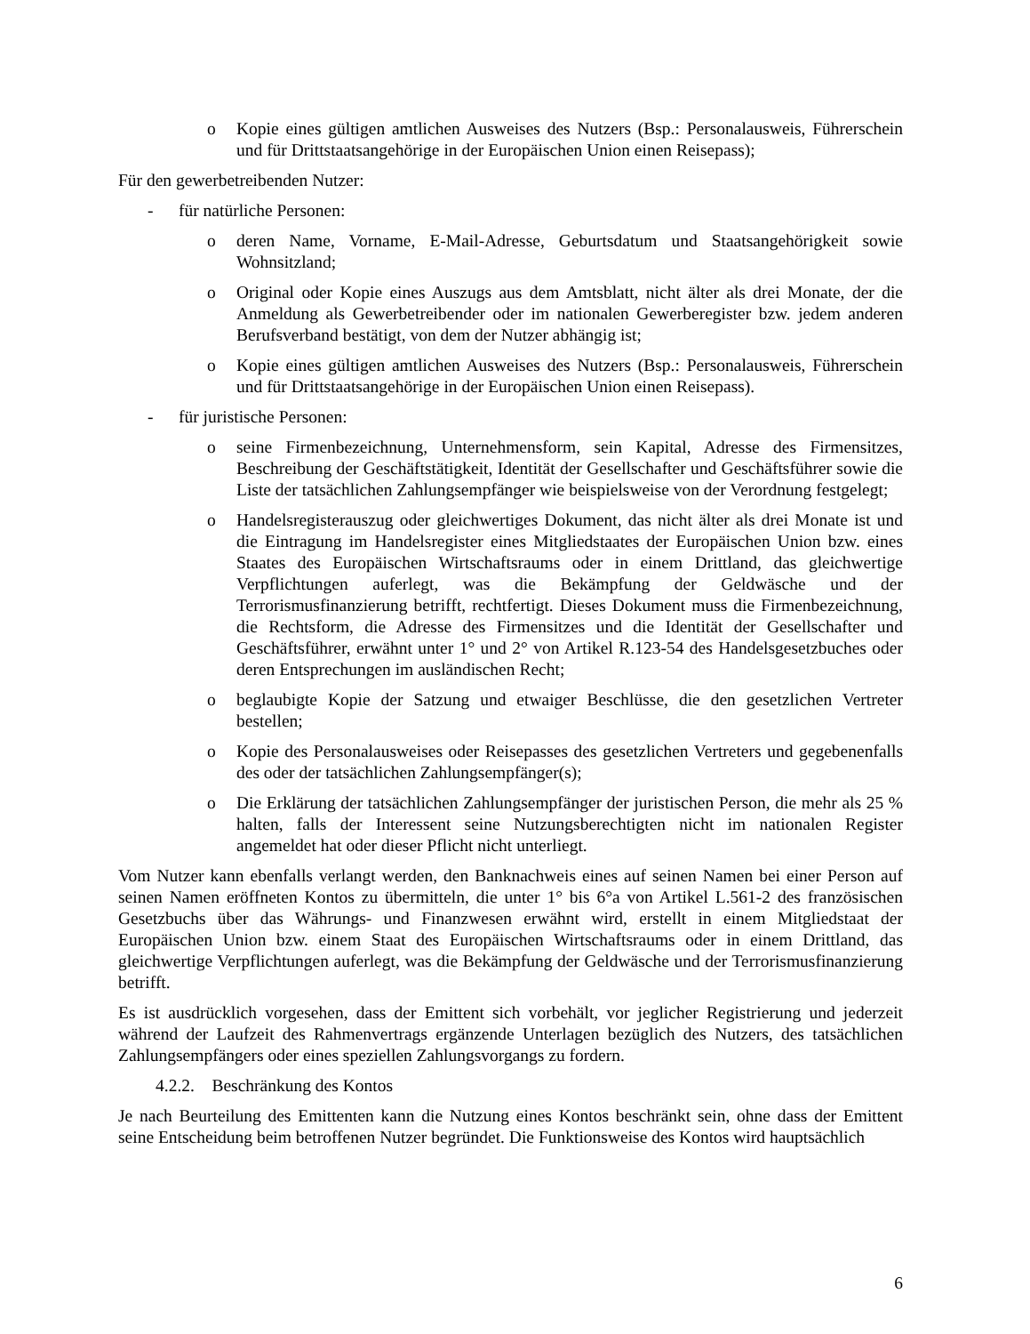o Kopie eines gültigen amtlichen Ausweises des Nutzers (Bsp.: Personalausweis, Führerschein und für Drittstaatsangehörige in der Europäischen Union einen Reisepass);
Für den gewerbetreibenden Nutzer:
- für natürliche Personen:
o deren Name, Vorname, E-Mail-Adresse, Geburtsdatum und Staatsangehörigkeit sowie Wohnsitzland;
o Original oder Kopie eines Auszugs aus dem Amtsblatt, nicht älter als drei Monate, der die Anmeldung als Gewerbetreibender oder im nationalen Gewerberegister bzw. jedem anderen Berufsverband bestätigt, von dem der Nutzer abhängig ist;
o Kopie eines gültigen amtlichen Ausweises des Nutzers (Bsp.: Personalausweis, Führerschein und für Drittstaatsangehörige in der Europäischen Union einen Reisepass).
- für juristische Personen:
o seine Firmenbezeichnung, Unternehmensform, sein Kapital, Adresse des Firmensitzes, Beschreibung der Geschäftstätigkeit, Identität der Gesellschafter und Geschäftsführer sowie die Liste der tatsächlichen Zahlungsempfänger wie beispielsweise von der Verordnung festgelegt;
o Handelsregisterauszug oder gleichwertiges Dokument, das nicht älter als drei Monate ist und die Eintragung im Handelsregister eines Mitgliedstaates der Europäischen Union bzw. eines Staates des Europäischen Wirtschaftsraums oder in einem Drittland, das gleichwertige Verpflichtungen auferlegt, was die Bekämpfung der Geldwäsche und der Terrorismusfinanzierung betrifft, rechtfertigt. Dieses Dokument muss die Firmenbezeichnung, die Rechtsform, die Adresse des Firmensitzes und die Identität der Gesellschafter und Geschäftsführer, erwähnt unter 1° und 2° von Artikel R.123-54 des Handelsgesetzbuches oder deren Entsprechungen im ausländischen Recht;
o beglaubigte Kopie der Satzung und etwaiger Beschlüsse, die den gesetzlichen Vertreter bestellen;
o Kopie des Personalausweises oder Reisepasses des gesetzlichen Vertreters und gegebenenfalls des oder der tatsächlichen Zahlungsempfänger(s);
o Die Erklärung der tatsächlichen Zahlungsempfänger der juristischen Person, die mehr als 25 % halten, falls der Interessent seine Nutzungsberechtigten nicht im nationalen Register angemeldet hat oder dieser Pflicht nicht unterliegt.
Vom Nutzer kann ebenfalls verlangt werden, den Banknachweis eines auf seinen Namen bei einer Person auf seinen Namen eröffneten Kontos zu übermitteln, die unter 1° bis 6°a von Artikel L.561-2 des französischen Gesetzbuchs über das Währungs- und Finanzwesen erwähnt wird, erstellt in einem Mitgliedstaat der Europäischen Union bzw. einem Staat des Europäischen Wirtschaftsraums oder in einem Drittland, das gleichwertige Verpflichtungen auferlegt, was die Bekämpfung der Geldwäsche und der Terrorismusfinanzierung betrifft.
Es ist ausdrücklich vorgesehen, dass der Emittent sich vorbehält, vor jeglicher Registrierung und jederzeit während der Laufzeit des Rahmenvertrags ergänzende Unterlagen bezüglich des Nutzers, des tatsächlichen Zahlungsempfängers oder eines speziellen Zahlungsvorgangs zu fordern.
4.2.2. Beschränkung des Kontos
Je nach Beurteilung des Emittenten kann die Nutzung eines Kontos beschränkt sein, ohne dass der Emittent seine Entscheidung beim betroffenen Nutzer begründet. Die Funktionsweise des Kontos wird hauptsächlich
6